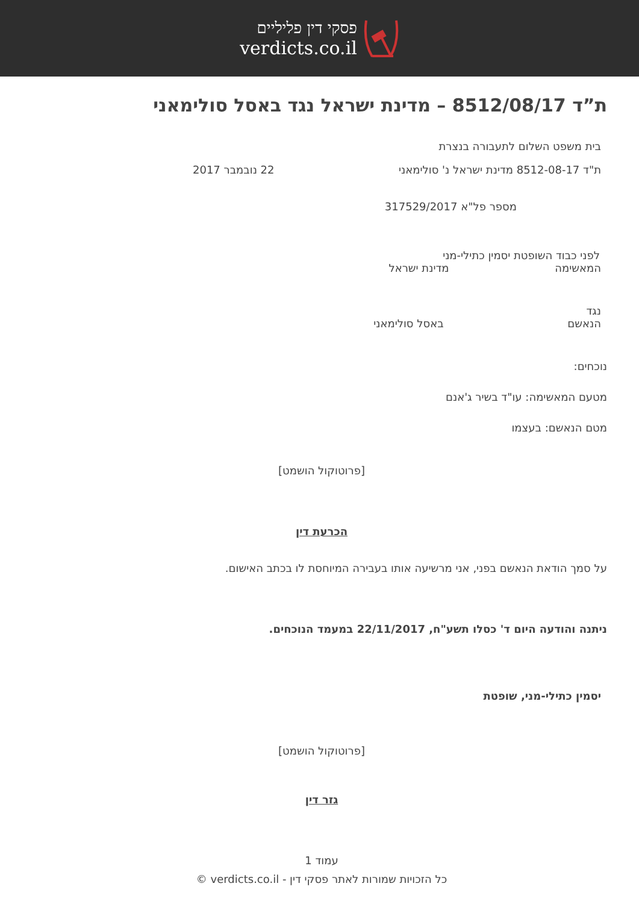פסקי דין פליליים
verdicts.co.il
ת”ד 8512/08/17 – מדינת ישראל נגד באסל סולימאני
בית משפט השלום לתעבורה בנצרת
ת"ד 8512-08-17 מדינת ישראל נ' סולימאני 22 נובמבר 2017
מספר פל"א 317529/2017
לפני כבוד השופטת יסמין כתילי-מני
המאשימה מדינת ישראל
נגד
הנאשם באסל סולימאני
נוכחים:
מטעם המאשימה: עו"ד בשיר ג'אנם
מטם הנאשם: בעצמו
[פרוטוקול הושמט]
הכרעת דין
על סמך הודאת הנאשם בפני, אני מרשיעה אותו בעבירה המיוחסת לו בכתב האישום.
ניתנה והודעה היום ד' כסלו תשע"ח, 22/11/2017 במעמד הנוכחים.
יסמין כתילי-מני, שופטת
[פרוטוקול הושמט]
גזר דין
עמוד 1
כל הזכויות שמורות לאתר פסקי דין - verdicts.co.il ©